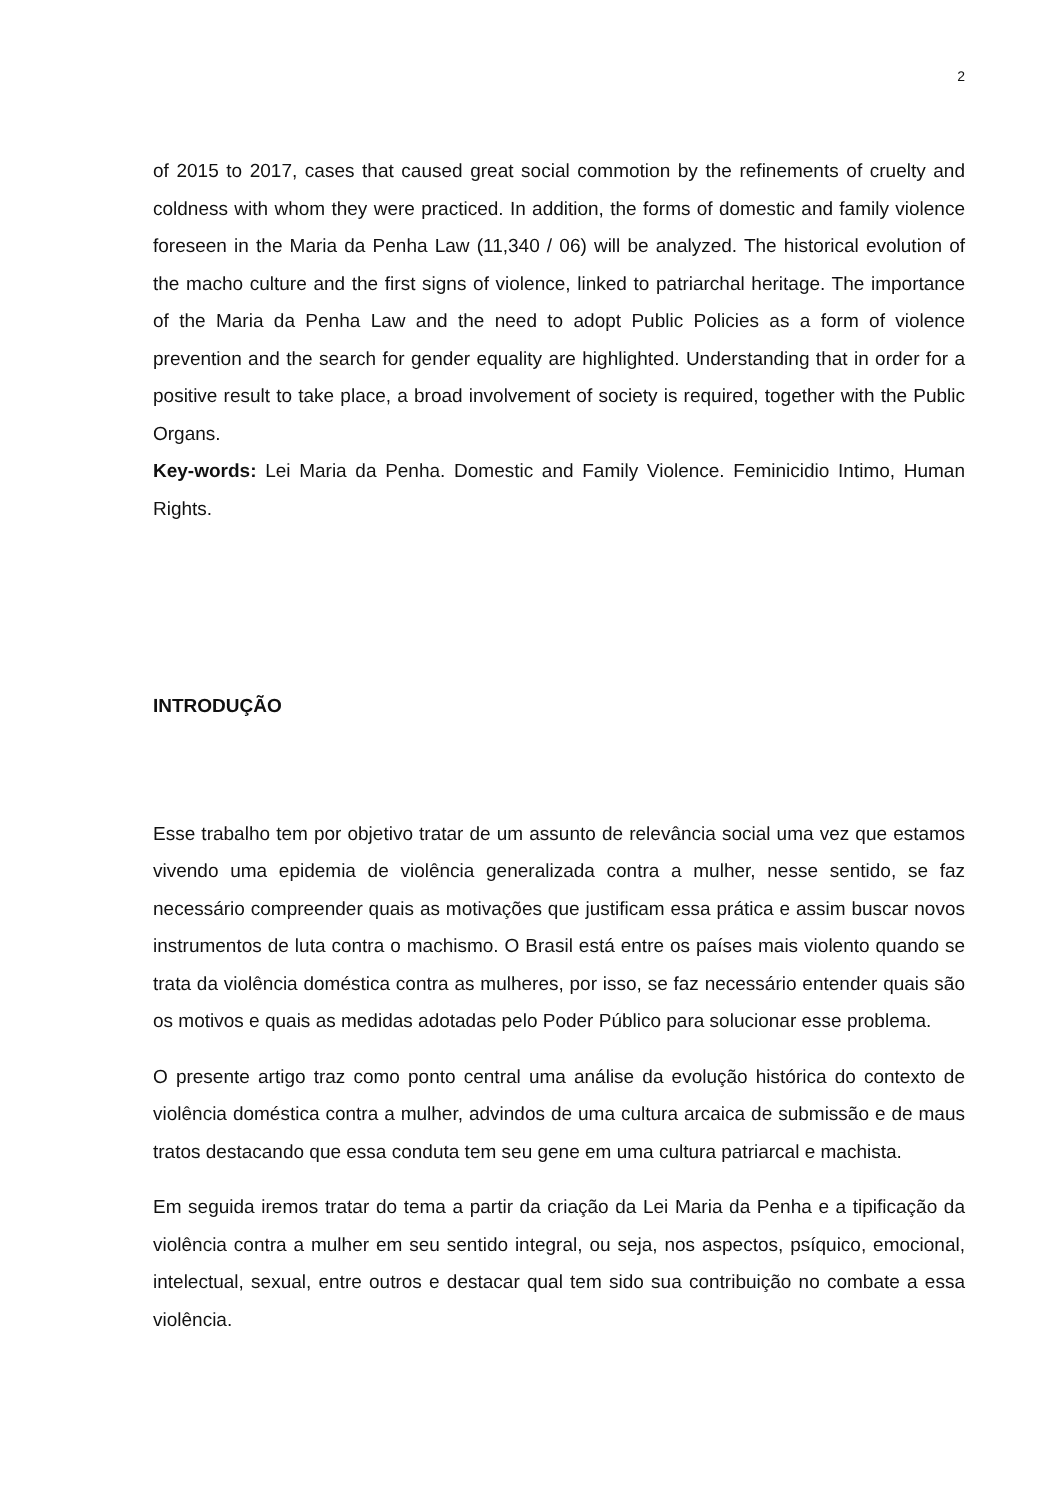2
of 2015 to 2017, cases that caused great social commotion by the refinements of cruelty and coldness with whom they were practiced. In addition, the forms of domestic and family violence foreseen in the Maria da Penha Law (11,340 / 06) will be analyzed. The historical evolution of the macho culture and the first signs of violence, linked to patriarchal heritage. The importance of the Maria da Penha Law and the need to adopt Public Policies as a form of violence prevention and the search for gender equality are highlighted. Understanding that in order for a positive result to take place, a broad involvement of society is required, together with the Public Organs.
Key-words: Lei Maria da Penha. Domestic and Family Violence. Feminicidio Intimo, Human Rights.
INTRODUÇÃO
Esse trabalho tem por objetivo tratar de um assunto de relevância social uma vez que estamos vivendo uma epidemia de violência generalizada contra a mulher, nesse sentido, se faz necessário compreender quais as motivações que justificam essa prática e assim buscar novos instrumentos de luta contra o machismo. O Brasil está entre os países mais violento quando se trata da violência doméstica contra as mulheres, por isso, se faz necessário entender quais são os motivos e quais as medidas adotadas pelo Poder Público para solucionar esse problema.
O presente artigo traz como ponto central uma análise da evolução histórica do contexto de violência doméstica contra a mulher, advindos de uma cultura arcaica de submissão e de maus tratos destacando que essa conduta tem seu gene em uma cultura patriarcal e machista.
Em seguida iremos tratar do tema a partir da criação da Lei Maria da Penha e a tipificação da violência contra a mulher em seu sentido integral, ou seja, nos aspectos, psíquico, emocional, intelectual, sexual, entre outros e destacar qual tem sido sua contribuição no combate a essa violência.